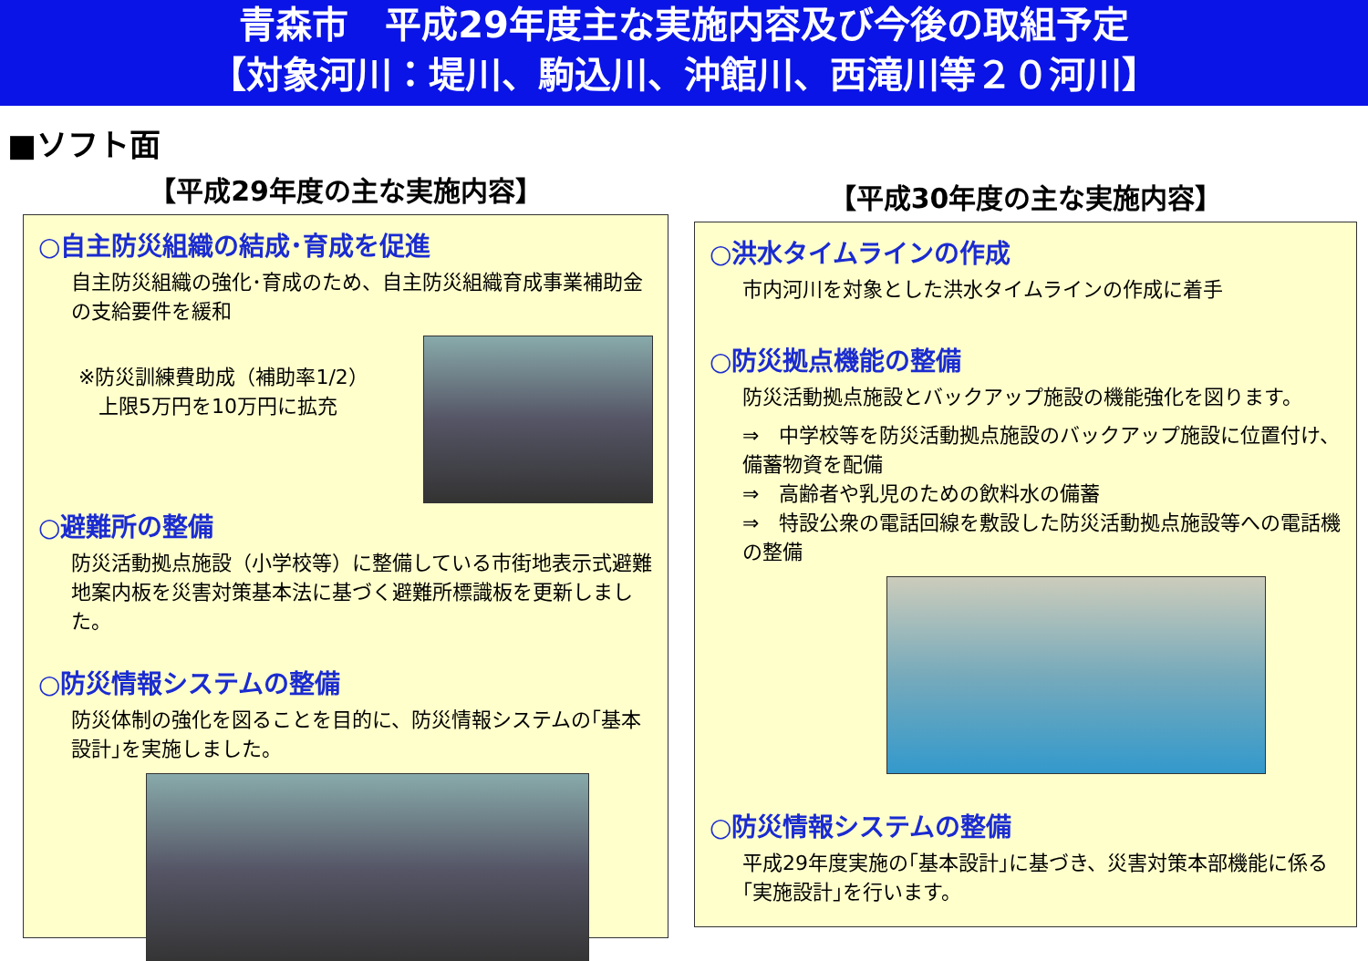青森市　平成29年度主な実施内容及び今後の取組予定
【対象河川：堤川、駒込川、沖館川、西滝川等２０河川】
■ソフト面
【平成29年度の主な実施内容】
○自主防災組織の結成･育成を促進
自主防災組織の強化･育成のため、自主防災組織育成事業補助金の支給要件を緩和
※防災訓練費助成（補助率1/2）
　上限5万円を10万円に拡充
○避難所の整備
防災活動拠点施設（小学校等）に整備している市街地表示式避難地案内板を災害対策基本法に基づく避難所標識板を更新しました。
○防災情報システムの整備
防災体制の強化を図ることを目的に、防災情報システムの｢基本設計｣を実施しました。
【平成30年度の主な実施内容】
○洪水タイムラインの作成
市内河川を対象とした洪水タイムラインの作成に着手
○防災拠点機能の整備
防災活動拠点施設とバックアップ施設の機能強化を図ります。
⇒　中学校等を防災活動拠点施設のバックアップ施設に位置付け、備蓄物資を配備
⇒　高齢者や乳児のための飲料水の備蓄
⇒　特設公衆の電話回線を敷設した防災活動拠点施設等への電話機の整備
○防災情報システムの整備
平成29年度実施の｢基本設計｣に基づき、災害対策本部機能に係る｢実施設計｣を行います。